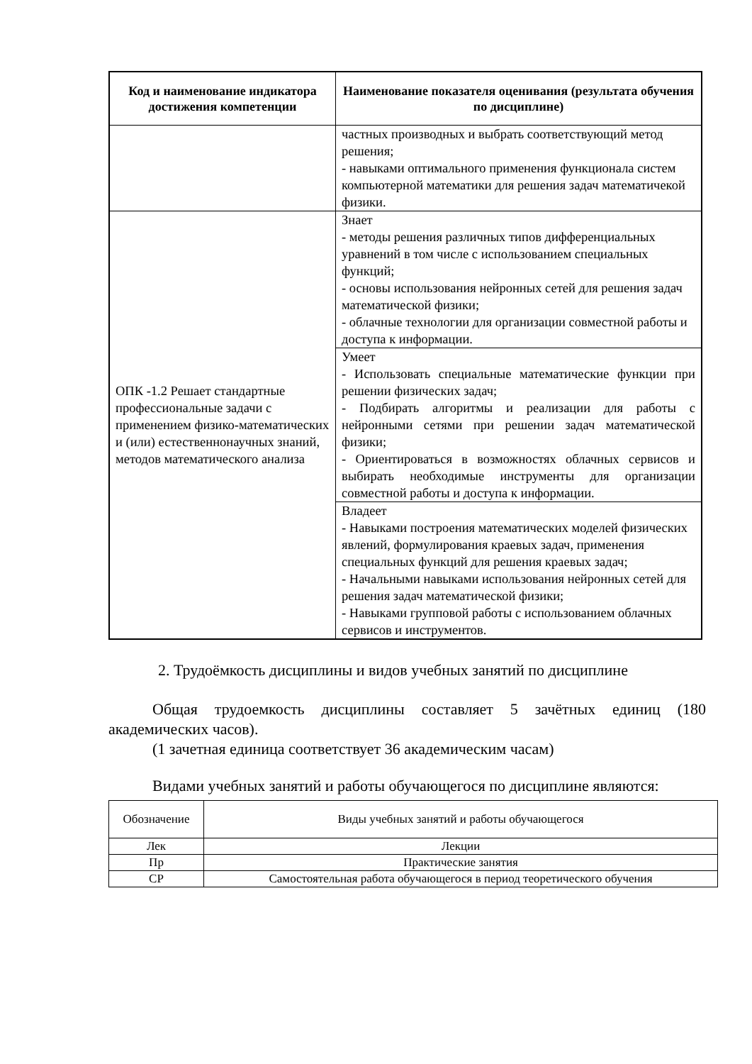| Код и наименование индикатора достижения компетенции | Наименование показателя оценивания (результата обучения по дисциплине) |
| --- | --- |
| | частных производных и выбрать соответствующий метод решения; - навыками оптимального применения функционала систем компьютерной математики для решения задач математичекой физики. |
| ОПК -1.2 Решает стандартные профессиональные задачи с применением физико-математических и (или) естественнонаучных знаний, методов математического анализа | Знает - методы решения различных типов дифференциальных уравнений в том числе с использованием специальных функций; - основы использования нейронных сетей для решения задач математической физики; - облачные технологии для организации совместной работы и доступа к информации. |
| | Умеет - Использовать специальные математические функции при решении физических задач; - Подбирать алгоритмы и реализации для работы с нейронными сетями при решении задач математической физики; - Ориентироваться в возможностях облачных сервисов и выбирать необходимые инструменты для организации совместной работы и доступа к информации. |
| | Владеет - Навыками построения математических моделей физических явлений, формулирования краевых задач, применения специальных функций для решения краевых задач; - Начальными навыками использования нейронных сетей для решения задач математической физики; - Навыками групповой работы с использованием облачных сервисов и инструментов. |
2. Трудоёмкость дисциплины и видов учебных занятий по дисциплине
Общая трудоемкость дисциплины составляет 5 зачётных единиц (180 академических часов).
(1 зачетная единица соответствует 36 академическим часам)
Видами учебных занятий и работы обучающегося по дисциплине являются:
| Обозначение | Виды учебных занятий и работы обучающегося |
| Лек | Лекции |
| Пр | Практические занятия |
| СР | Самостоятельная работа обучающегося в период теоретического обучения |